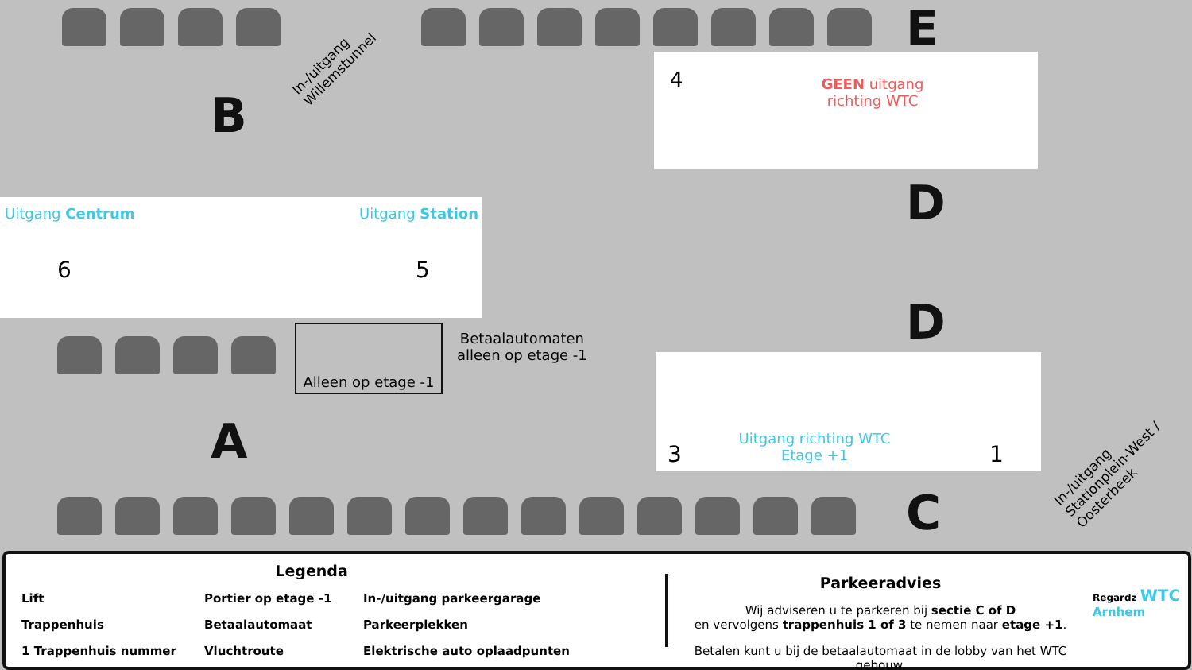E
B
In-/uitgang
Willemstunnel
4
GEEN uitgang
richting WTC
D
D
Uitgang Centrum Uitgang Station
6 5
Betaalautomaten
alleen op etage -1
Alleen op etage -1
A
3
Uitgang richting WTC
Etage +1
1
In-/uitgang
Stationplein-West /
Oosterbeek
C
Legenda
Lift
Portier op etage -1
In-/uitgang parkeergarage
Trappenhuis
Betaalautomaat
Parkeerplekken
1 Trappenhuis nummer
Vluchtroute
Elektrische auto oplaadpunten
Parkeeradvies
Wij adviseren u te parkeren bij sectie C of D
en vervolgens trappenhuis 1 of 3 te nemen naar etage +1.
Betalen kunt u bij de betaalautomaat in de lobby van het WTC gebouw.
Regardz WTC Arnhem